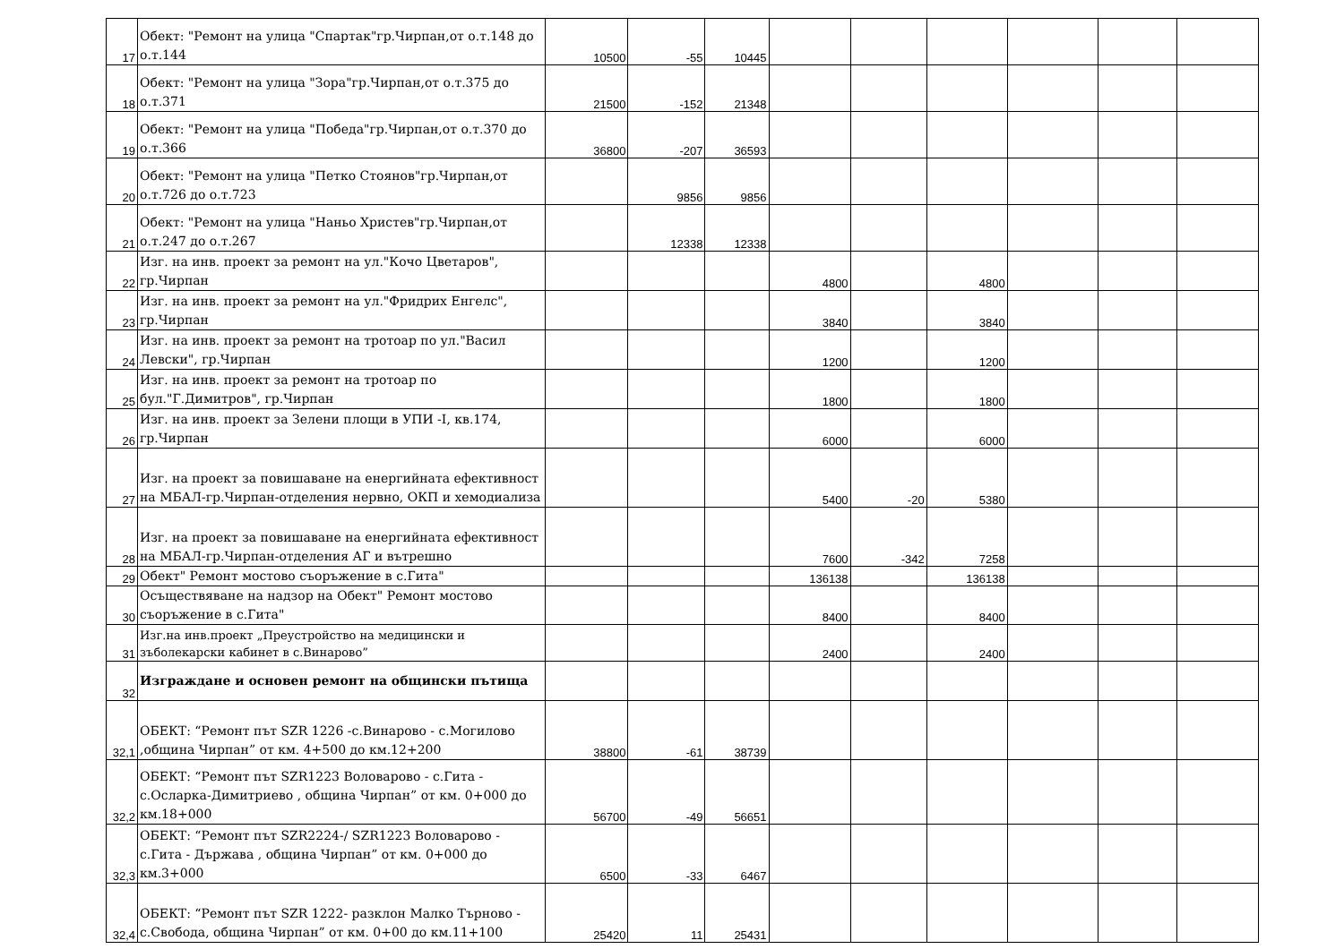| 17 | Обект: "Ремонт на улица "Спартак"гр.Чирпан,от о.т.148 до о.т.144 | 10500 | -55 | 10445 | | | | | | |
| 18 | Обект: "Ремонт на улица "Зора"гр.Чирпан,от о.т.375 до о.т.371 | 21500 | -152 | 21348 | | | | | | |
| 19 | Обект: "Ремонт на улица "Победа"гр.Чирпан,от о.т.370 до о.т.366 | 36800 | -207 | 36593 | | | | | | |
| 20 | Обект: "Ремонт на улица "Петко Стоянов"гр.Чирпан,от о.т.726 до о.т.723 | | 9856 | 9856 | | | | | | |
| 21 | Обект: "Ремонт на улица "Наньо Христев"гр.Чирпан,от о.т.247 до о.т.267 | | 12338 | 12338 | | | | | | |
| 22 | Изг. на инв. проект за ремонт на ул."Кочо Цветаров", гр.Чирпан | | | | 4800 | | 4800 | | | |
| 23 | Изг. на инв. проект за ремонт на ул."Фридрих Енгелс", гр.Чирпан | | | | 3840 | | 3840 | | | |
| 24 | Изг. на инв. проект за ремонт на тротоар по ул."Васил Левски", гр.Чирпан | | | | 1200 | | 1200 | | | |
| 25 | Изг. на инв. проект за ремонт на тротоар по бул."Г.Димитров", гр.Чирпан | | | | 1800 | | 1800 | | | |
| 26 | Изг. на инв. проект за Зелени площи в УПИ -I, кв.174, гр.Чирпан | | | | 6000 | | 6000 | | | |
| 27 | Изг. на проект за повишаване на енергийната ефективност на МБАЛ-гр.Чирпан-отделения нервно, ОКП и хемодиализа | | | | 5400 | -20 | 5380 | | | |
| 28 | Изг. на проект за повишаване на енергийната ефективност на МБАЛ-гр.Чирпан-отделения АГ и вътрешно | | | | 7600 | -342 | 7258 | | | |
| 29 | Обект" Ремонт мостово съоръжение в с.Гита" | | | | 136138 | | 136138 | | | |
| 30 | Осъществяване на надзор на Обект" Ремонт мостово съоръжение в с.Гита" | | | | 8400 | | 8400 | | | |
| 31 | Изг.на инв.проект „Преустройство на медицински и зъболекарски кабинет в с.Винарово” | | | | 2400 | | 2400 | | | |
| 32 | Изграждане и основен ремонт на общински пътища | | | | | | | | | |
| 32,1 | ОБЕКТ: “Ремонт път SZR 1226 -с.Винарово - с.Могилово ,община Чирпан” от км. 4+500 до км.12+200 | 38800 | -61 | 38739 | | | | | | |
| 32,2 | ОБЕКТ: “Ремонт път SZR1223 Воловарово - с.Гита - с.Осларка-Димитриево , община Чирпан” от км. 0+000 до км.18+000 | 56700 | -49 | 56651 | | | | | | |
| 32,3 | ОБЕКТ: “Ремонт път SZR2224-/ SZR1223 Воловарово - с.Гита - Държава , община Чирпан” от км. 0+000 до км.3+000 | 6500 | -33 | 6467 | | | | | | |
| 32,4 | ОБЕКТ: “Ремонт път SZR 1222- разклон Малко Търново - с.Свобода, община Чирпан” от км. 0+00 до км.11+100 | 25420 | 11 | 25431 | | | | | | |